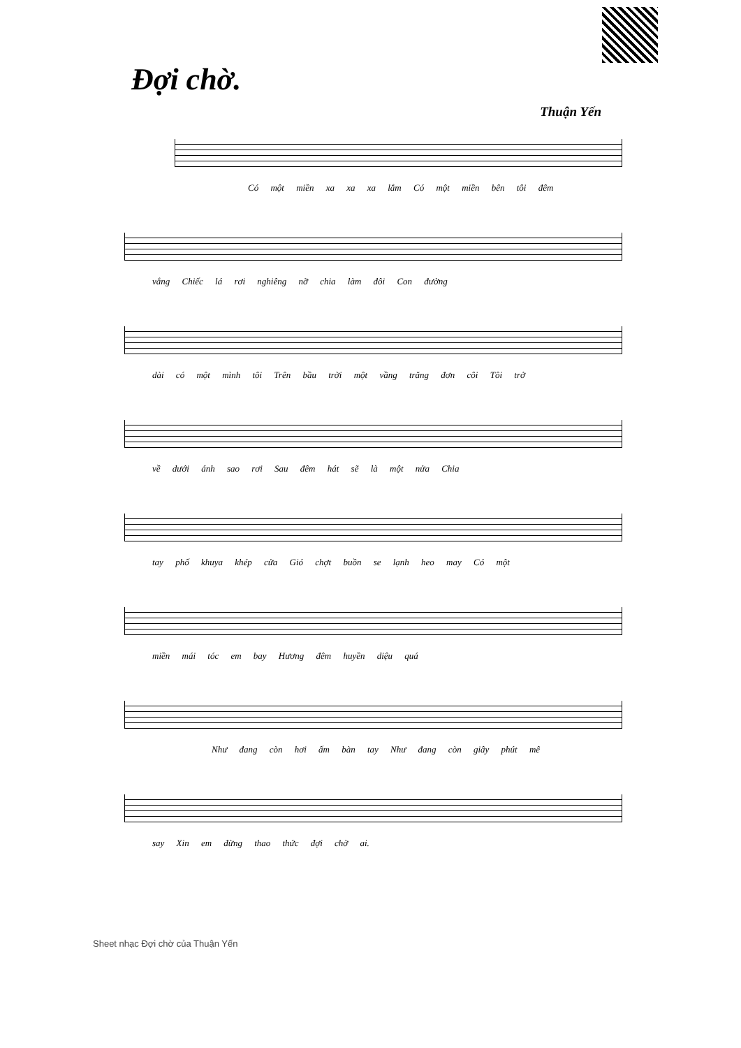Đợi chờ.
Thuận Yến
Có một miền xa xa xa lắm Có một miền bên tôi đêm
vắng Chiếc lá rơi nghiêng nỡ chia làm đôi Con đường
dài có một mình tôi Trên bầu trời một vầng trăng đơn côi Tôi trở
về dưới ánh sao rơi Sau đêm hát sẽ là một nửa Chia
tay phố khuya khép cửa Gió chợt buồn se lạnh heo may Có một
miền mái tóc em bay Hương đêm huyền diệu quá
Như đang còn hơi ấm bàn tay Như đang còn giây phút mê
say Xin em đừng thao thức đợi chờ ai.
Sheet nhạc Đợi chờ của Thuận Yến